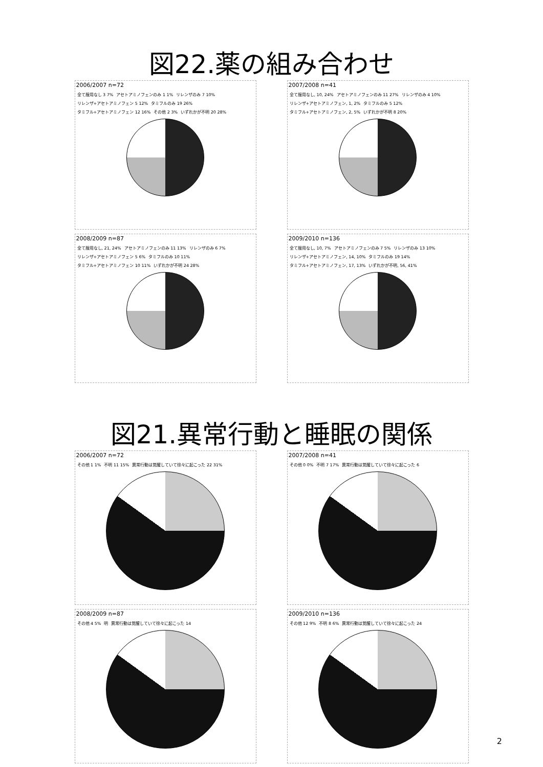図22.薬の組み合わせ
2006/2007 n=72
全て服用なし 3 7% アセトアミノフェンのみ 1 1% リレンザのみ 7 10% リレンザ+アセトアミノフェン 5 12% タミフルのみ 19 26% タミフル+アセトアミノフェン 12 16% その他 2 3% いずれかが不明 20 28%
2007/2008 n=41
全て服用なし, 10, 24% アセトアミノフェンのみ 11 27% リレンザのみ 4 10% リレンザ+アセトアミノフェン, 1, 2% タミフルのみ 5 12% タミフル+アセトアミノフェン, 2, 5% いずれかが不明 8 20%
2008/2009 n=87
全て服用なし, 21, 24% アセトアミノフェンのみ 11 13% リレンザのみ 6 7% リレンザ+アセトアミノフェン 5 6% タミフルのみ 10 11% タミフル+アセトアミノフェン 10 11% いずれかが不明 24 28%
2009/2010 n=136
全て服用なし, 10, 7% アセトアミノフェンのみ 7 5% リレンザのみ 13 10% リレンザ+アセトアミノフェン, 14, 10% タミフルのみ 19 14% タミフル+アセトアミノフェン, 17, 13% いずれかが不明, 56, 41%
図21.異常行動と睡眠の関係
2006/2007 n=72
その他 1 1% 不明 11 15% 異常行動は覚醒していて徐々に起こった 22 31%
2007/2008 n=41
その他 0 0% 不明 7 17% 異常行動は覚醒していて徐々に起こった 6
2008/2009 n=87
その他 4 5% 明 異常行動は覚醒していて徐々に起こった 14
2009/2010 n=136
その他 12 9% 不明 8 6% 異常行動は覚醒していて徐々に起こった 24
2